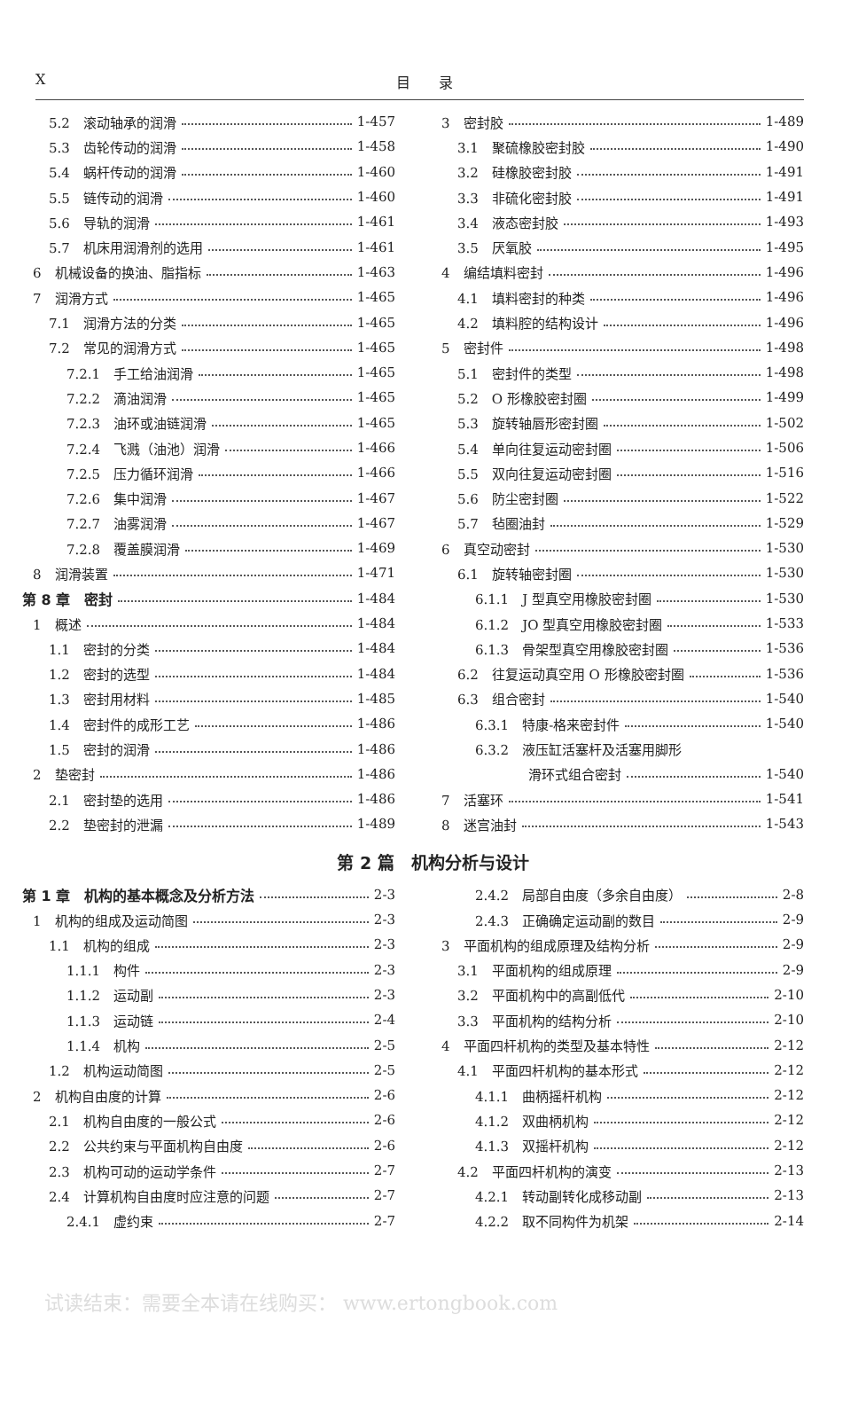X目　　录
5.2　滚动轴承的润滑 1-457
5.3　齿轮传动的润滑 1-458
5.4　蜗杆传动的润滑 1-460
5.5　链传动的润滑 1-460
5.6　导轨的润滑 1-461
5.7　机床用润滑剂的选用 1-461
6　机械设备的换油、脂指标 1-463
7　润滑方式 1-465
7.1　润滑方法的分类 1-465
7.2　常见的润滑方式 1-465
7.2.1　手工给油润滑 1-465
7.2.2　滴油润滑 1-465
7.2.3　油环或油链润滑 1-465
7.2.4　飞溅（油池）润滑 1-466
7.2.5　压力循环润滑 1-466
7.2.6　集中润滑 1-467
7.2.7　油雾润滑 1-467
7.2.8　覆盖膜润滑 1-469
8　润滑装置 1-471
第 8 章　密封 1-484
1　概述 1-484
1.1　密封的分类 1-484
1.2　密封的选型 1-484
1.3　密封用材料 1-485
1.4　密封件的成形工艺 1-486
1.5　密封的润滑 1-486
2　垫密封 1-486
2.1　密封垫的选用 1-486
2.2　垫密封的泄漏 1-489
3　密封胶 1-489
3.1　聚硫橡胶密封胶 1-490
3.2　硅橡胶密封胶 1-491
3.3　非硫化密封胶 1-491
3.4　液态密封胶 1-493
3.5　厌氧胶 1-495
4　编结填料密封 1-496
4.1　填料密封的种类 1-496
4.2　填料腔的结构设计 1-496
5　密封件 1-498
5.1　密封件的类型 1-498
5.2　O 形橡胶密封圈 1-499
5.3　旋转轴唇形密封圈 1-502
5.4　单向往复运动密封圈 1-506
5.5　双向往复运动密封圈 1-516
5.6　防尘密封圈 1-522
5.7　毡圈油封 1-529
6　真空动密封 1-530
6.1　旋转轴密封圈 1-530
6.1.1　J 型真空用橡胶密封圈 1-530
6.1.2　JO 型真空用橡胶密封圈 1-533
6.1.3　骨架型真空用橡胶密封圈 1-536
6.2　往复运动真空用 O 形橡胶密封圈 1-536
6.3　组合密封 1-540
6.3.1　特康-格来密封件 1-540
6.3.2　液压缸活塞杆及活塞用脚形
滑环式组合密封 1-540
7　活塞环 1-541
8　迷宫油封 1-543
第 2 篇　机构分析与设计
第 1 章　机构的基本概念及分析方法 2-3
1　机构的组成及运动简图 2-3
1.1　机构的组成 2-3
1.1.1　构件 2-3
1.1.2　运动副 2-3
1.1.3　运动链 2-4
1.1.4　机构 2-5
1.2　机构运动简图 2-5
2　机构自由度的计算 2-6
2.1　机构自由度的一般公式 2-6
2.2　公共约束与平面机构自由度 2-6
2.3　机构可动的运动学条件 2-7
2.4　计算机构自由度时应注意的问题 2-7
2.4.1　虚约束 2-7
2.4.2　局部自由度（多余自由度） 2-8
2.4.3　正确确定运动副的数目 2-9
3　平面机构的组成原理及结构分析 2-9
3.1　平面机构的组成原理 2-9
3.2　平面机构中的高副低代 2-10
3.3　平面机构的结构分析 2-10
4　平面四杆机构的类型及基本特性 2-12
4.1　平面四杆机构的基本形式 2-12
4.1.1　曲柄摇杆机构 2-12
4.1.2　双曲柄机构 2-12
4.1.3　双摇杆机构 2-12
4.2　平面四杆机构的演变 2-13
4.2.1　转动副转化成移动副 2-13
4.2.2　取不同构件为机架 2-14
试读结束：需要全本请在线购买： www.ertongbook.com